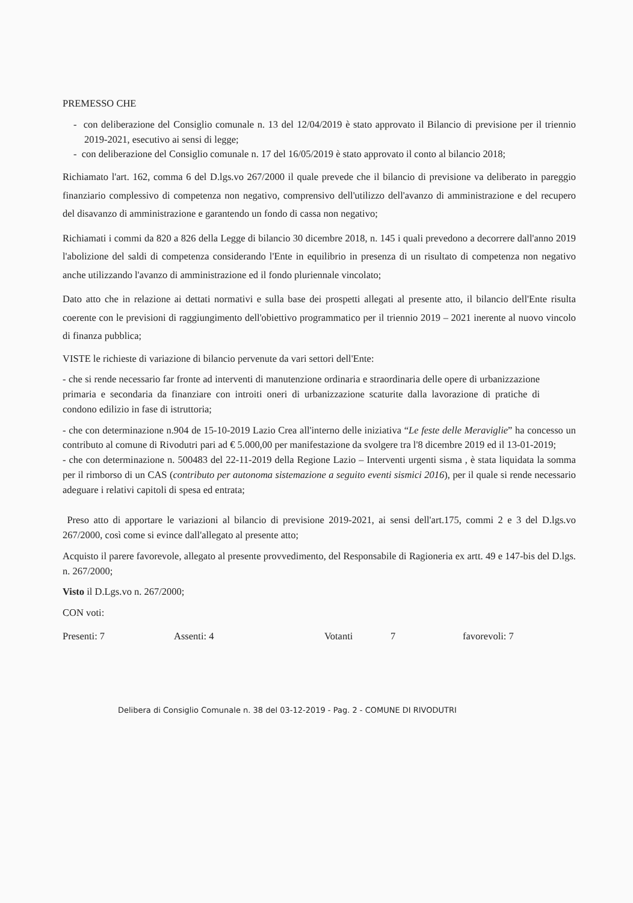PREMESSO CHE
- con deliberazione del Consiglio comunale n. 13 del 12/04/2019 è stato approvato il Bilancio di previsione per il triennio 2019-2021, esecutivo ai sensi di legge;
- con deliberazione del Consiglio comunale n. 17 del 16/05/2019 è stato approvato il conto al bilancio 2018;
Richiamato l'art. 162, comma 6 del D.lgs.vo 267/2000 il quale prevede che il bilancio di previsione va deliberato in pareggio finanziario complessivo di competenza non negativo, comprensivo dell'utilizzo dell'avanzo di amministrazione e del recupero del disavanzo di amministrazione e garantendo un fondo di cassa non negativo;
Richiamati i commi da 820 a 826 della Legge di bilancio 30 dicembre 2018, n. 145 i quali prevedono a decorrere dall'anno 2019 l'abolizione del saldi di competenza considerando l'Ente in equilibrio in presenza di un risultato di competenza non negativo anche utilizzando l'avanzo di amministrazione ed il fondo pluriennale vincolato;
Dato atto che in relazione ai dettati normativi e sulla base dei prospetti allegati al presente atto, il bilancio dell'Ente risulta coerente con le previsioni di raggiungimento dell'obiettivo programmatico per il triennio 2019 – 2021 inerente al nuovo vincolo di finanza pubblica;
VISTE le richieste di variazione di bilancio pervenute da vari settori dell'Ente:
- che si rende necessario far fronte ad interventi di manutenzione ordinaria e straordinaria delle opere di urbanizzazione primaria e secondaria da finanziare con introiti oneri di urbanizzazione scaturite dalla lavorazione di pratiche di condono edilizio in fase di istruttoria;
- che con determinazione n.904 de 15-10-2019 Lazio Crea all'interno delle iniziativa “Le feste delle Meraviglie” ha concesso un contributo al comune di Rivodutri pari ad € 5.000,00 per manifestazione da svolgere tra l'8 dicembre 2019 ed il 13-01-2019;
- che con determinazione n. 500483 del 22-11-2019 della Regione Lazio – Interventi urgenti sisma , è stata liquidata la somma per il rimborso di un CAS (contributo per autonoma sistemazione a seguito eventi sismici 2016), per il quale si rende necessario adeguare i relativi capitoli di spesa ed entrata;
Preso atto di apportare le variazioni al bilancio di previsione 2019-2021, ai sensi dell'art.175, commi 2 e 3 del D.lgs.vo 267/2000, così come si evince dall'allegato al presente atto;
Acquisto il parere favorevole, allegato al presente provvedimento, del Responsabile di Ragioneria ex artt. 49 e 147-bis del D.lgs. n. 267/2000;
Visto il D.Lgs.vo n. 267/2000;
CON voti:
Presenti: 7 Assenti: 4 Votanti 7 favorevoli: 7
Delibera di Consiglio Comunale n. 38 del 03-12-2019 - Pag. 2 - COMUNE DI RIVODUTRI